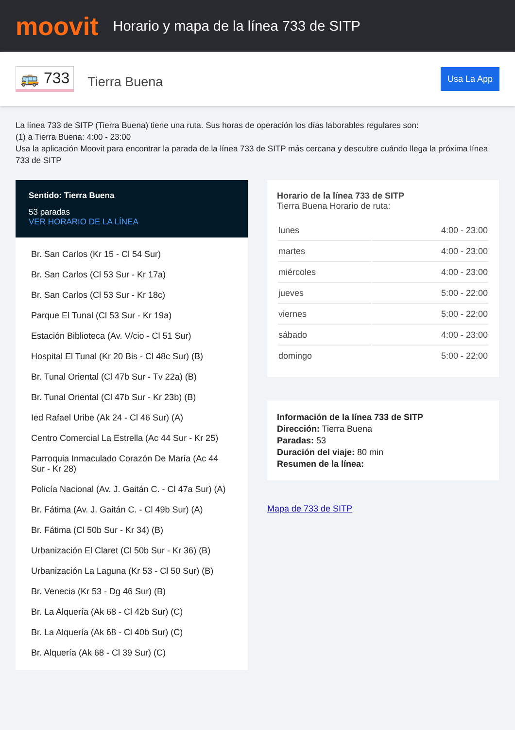moovit
Horario y mapa de la línea 733 de SITP
🚌 733
Tierra Buena
Usa La App
La línea 733 de SITP (Tierra Buena) tiene una ruta. Sus horas de operación los días laborables regulares son:
(1) a Tierra Buena: 4:00 - 23:00
Usa la aplicación Moovit para encontrar la parada de la línea 733 de SITP más cercana y descubre cuándo llega la próxima línea 733 de SITP
Sentido: Tierra Buena
53 paradas
VER HORARIO DE LA LÍNEA
Br. San Carlos (Kr 15 - Cl 54 Sur)
Br. San Carlos (Cl 53 Sur - Kr 17a)
Br. San Carlos (Cl 53 Sur - Kr 18c)
Parque El Tunal (Cl 53 Sur - Kr 19a)
Estación Biblioteca (Av. V/cio - Cl 51 Sur)
Hospital El Tunal (Kr 20 Bis - Cl 48c Sur) (B)
Br. Tunal Oriental (Cl 47b Sur - Tv 22a) (B)
Br. Tunal Oriental (Cl 47b Sur - Kr 23b) (B)
Ied Rafael Uribe (Ak 24 - Cl 46 Sur) (A)
Centro Comercial La Estrella (Ac 44 Sur - Kr 25)
Parroquia Inmaculado Corazón De María (Ac 44 Sur - Kr 28)
Policía Nacional (Av. J. Gaitán C. - Cl 47a Sur) (A)
Br. Fátima (Av. J. Gaitán C. - Cl 49b Sur) (A)
Br. Fátima (Cl 50b Sur - Kr 34) (B)
Urbanización El Claret (Cl 50b Sur - Kr 36) (B)
Urbanización La Laguna (Kr 53 - Cl 50 Sur) (B)
Br. Venecia (Kr 53 - Dg 46 Sur) (B)
Br. La Alquería (Ak 68 - Cl 42b Sur) (C)
Br. La Alquería (Ak 68 - Cl 40b Sur) (C)
Br. Alquería (Ak 68 - Cl 39 Sur) (C)
Horario de la línea 733 de SITP
Tierra Buena Horario de ruta:
| lunes | 4:00 - 23:00 |
| martes | 4:00 - 23:00 |
| miércoles | 4:00 - 23:00 |
| jueves | 5:00 - 22:00 |
| viernes | 5:00 - 22:00 |
| sábado | 4:00 - 23:00 |
| domingo | 5:00 - 22:00 |
Información de la línea 733 de SITP
Dirección: Tierra Buena
Paradas: 53
Duración del viaje: 80 min
Resumen de la línea:
Mapa de 733 de SITP